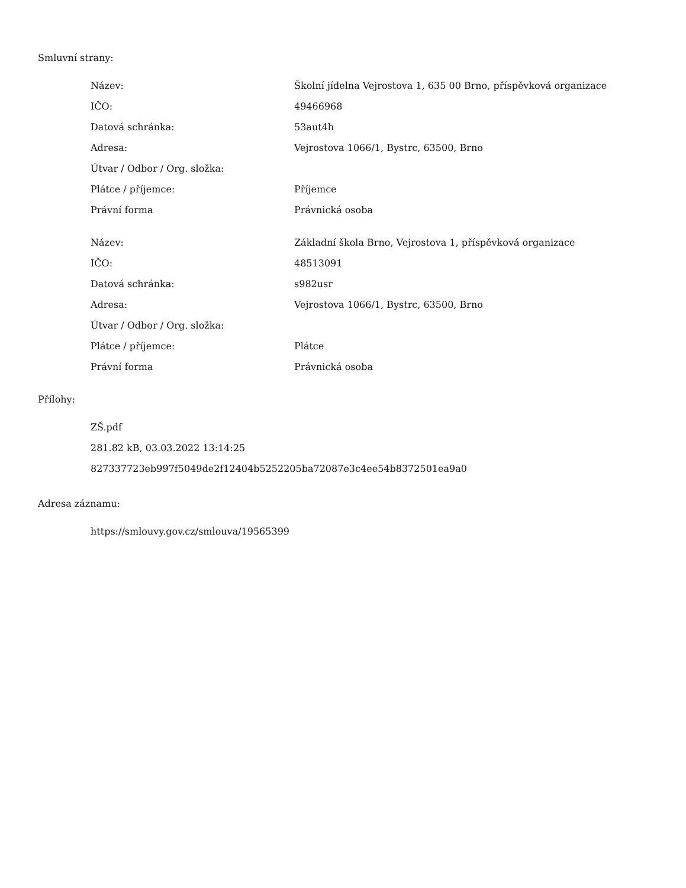Smluvní strany:
| Název: | Školní jídelna Vejrostova 1, 635 00 Brno, příspěvková organizace |
| IČO: | 49466968 |
| Datová schránka: | 53aut4h |
| Adresa: | Vejrostova 1066/1, Bystrc, 63500, Brno |
| Útvar / Odbor / Org. složka: | |
| Plátce / příjemce: | Příjemce |
| Právní forma | Právnická osoba |
| Název: | Základní škola Brno, Vejrostova 1, příspěvková organizace |
| IČO: | 48513091 |
| Datová schránka: | s982usr |
| Adresa: | Vejrostova 1066/1, Bystrc, 63500, Brno |
| Útvar / Odbor / Org. složka: | |
| Plátce / příjemce: | Plátce |
| Právní forma | Právnická osoba |
Přílohy:
ZŠ.pdf
281.82 kB, 03.03.2022 13:14:25
827337723eb997f5049de2f12404b5252205ba72087e3c4ee54b8372501ea9a0
Adresa záznamu:
https://smlouvy.gov.cz/smlouva/19565399